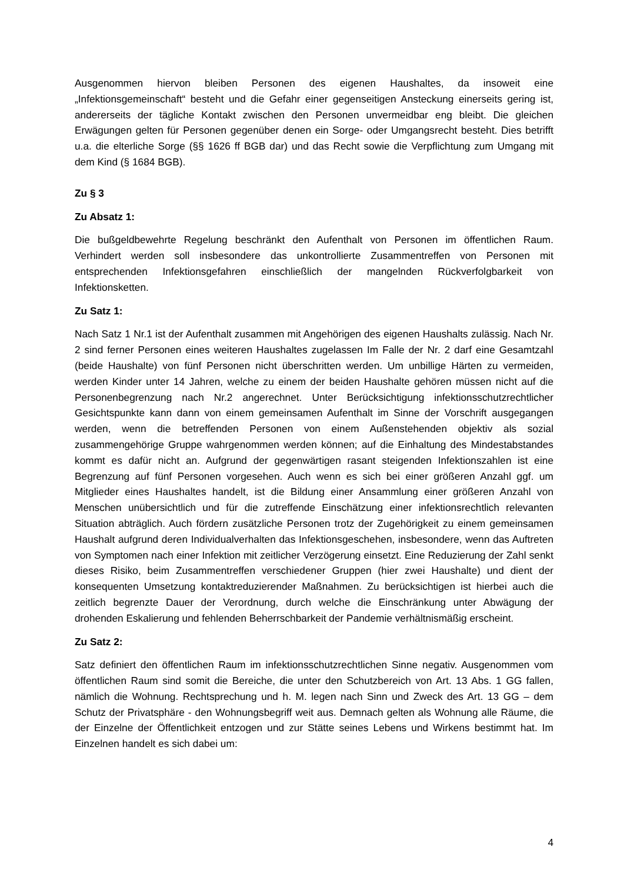Ausgenommen hiervon bleiben Personen des eigenen Haushaltes, da insoweit eine „Infektionsgemeinschaft“ besteht und die Gefahr einer gegenseitigen Ansteckung einerseits gering ist, andererseits der tägliche Kontakt zwischen den Personen unvermeidbar eng bleibt. Die gleichen Erwägungen gelten für Personen gegenüber denen ein Sorge- oder Umgangsrecht besteht. Dies betrifft u.a. die elterliche Sorge (§§ 1626 ff BGB dar) und das Recht sowie die Verpflichtung zum Umgang mit dem Kind (§ 1684 BGB).
Zu § 3
Zu Absatz 1:
Die bußgeldbewehrte Regelung beschränkt den Aufenthalt von Personen im öffentlichen Raum. Verhindert werden soll insbesondere das unkontrollierte Zusammentreffen von Personen mit entsprechenden Infektionsgefahren einschließlich der mangelnden Rückverfolgbarkeit von Infektionsketten.
Zu Satz 1:
Nach Satz 1 Nr.1 ist der Aufenthalt zusammen mit Angehörigen des eigenen Haushalts zulässig. Nach Nr. 2 sind ferner Personen eines weiteren Haushaltes zugelassen Im Falle der Nr. 2 darf eine Gesamtzahl (beide Haushalte) von fünf Personen nicht überschritten werden. Um unbillige Härten zu vermeiden, werden Kinder unter 14 Jahren, welche zu einem der beiden Haushalte gehören müssen nicht auf die Personenbegrenzung nach Nr.2 angerechnet. Unter Berücksichtigung infektionsschutzrechtlicher Gesichtspunkte kann dann von einem gemeinsamen Aufenthalt im Sinne der Vorschrift ausgegangen werden, wenn die betreffenden Personen von einem Außenstehenden objektiv als sozial zusammengehörige Gruppe wahrgenommen werden können; auf die Einhaltung des Mindestabstandes kommt es dafür nicht an. Aufgrund der gegenwärtigen rasant steigenden Infektionszahlen ist eine Begrenzung auf fünf Personen vorgesehen. Auch wenn es sich bei einer größeren Anzahl ggf. um Mitglieder eines Haushaltes handelt, ist die Bildung einer Ansammlung einer größeren Anzahl von Menschen unübersichtlich und für die zutreffende Einschätzung einer infektionsrechtlich relevanten Situation abträglich. Auch fördern zusätzliche Personen trotz der Zugehörigkeit zu einem gemeinsamen Haushalt aufgrund deren Individualverhalten das Infektionsgeschehen, insbesondere, wenn das Auftreten von Symptomen nach einer Infektion mit zeitlicher Verzögerung einsetzt. Eine Reduzierung der Zahl senkt dieses Risiko, beim Zusammentreffen verschiedener Gruppen (hier zwei Haushalte) und dient der konsequenten Umsetzung kontaktreduzierender Maßnahmen. Zu berücksichtigen ist hierbei auch die zeitlich begrenzte Dauer der Verordnung, durch welche die Einschränkung unter Abwägung der drohenden Eskalierung und fehlenden Beherrschbarkeit der Pandemie verhältnismäßig erscheint.
Zu Satz 2:
Satz definiert den öffentlichen Raum im infektionsschutzrechtlichen Sinne negativ. Ausgenommen vom öffentlichen Raum sind somit die Bereiche, die unter den Schutzbereich von Art. 13 Abs. 1 GG fallen, nämlich die Wohnung. Rechtsprechung und h. M. legen nach Sinn und Zweck des Art. 13 GG – dem Schutz der Privatsphäre - den Wohnungsbegriff weit aus. Demnach gelten als Wohnung alle Räume, die der Einzelne der Öffentlichkeit entzogen und zur Stätte seines Lebens und Wirkens bestimmt hat. Im Einzelnen handelt es sich dabei um:
4